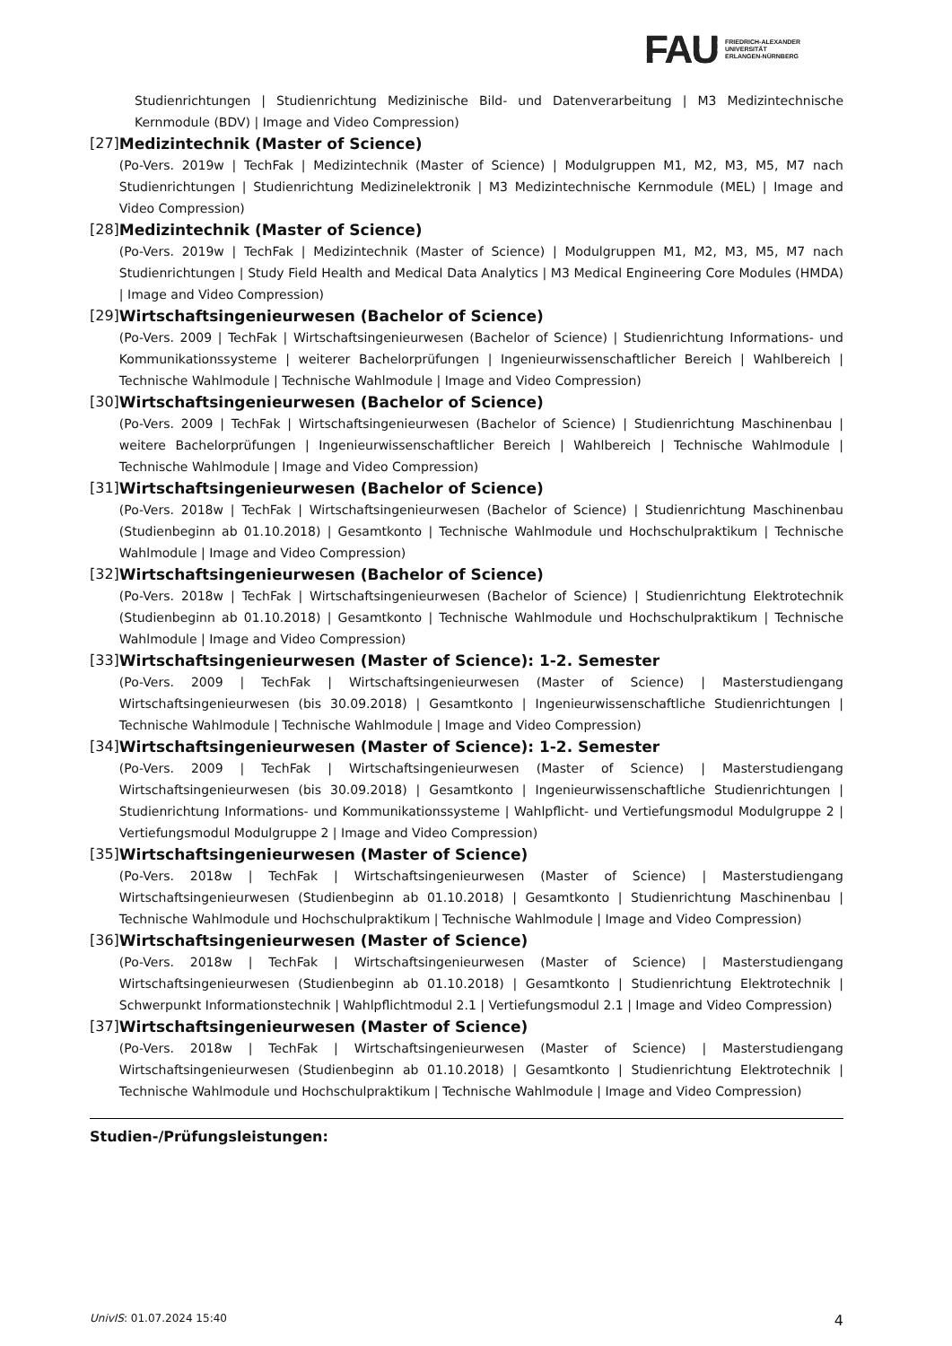FAU FRIEDRICH-ALEXANDER
UNIVERSITÄT
ERLANGEN-NÜRNBERG
Studienrichtungen | Studienrichtung Medizinische Bild- und Datenverarbeitung | M3 Medizintechnische Kernmodule (BDV) | Image and Video Compression)
[27] Medizintechnik (Master of Science)
(Po-Vers. 2019w | TechFak | Medizintechnik (Master of Science) | Modulgruppen M1, M2, M3, M5, M7 nach Studienrichtungen | Studienrichtung Medizinelektronik | M3 Medizintechnische Kernmodule (MEL) | Image and Video Compression)
[28] Medizintechnik (Master of Science)
(Po-Vers. 2019w | TechFak | Medizintechnik (Master of Science) | Modulgruppen M1, M2, M3, M5, M7 nach Studienrichtungen | Study Field Health and Medical Data Analytics | M3 Medical Engineering Core Modules (HMDA) | Image and Video Compression)
[29] Wirtschaftsingenieurwesen (Bachelor of Science)
(Po-Vers. 2009 | TechFak | Wirtschaftsingenieurwesen (Bachelor of Science) | Studienrichtung Informations- und Kommunikationssysteme | weiterer Bachelorprüfungen | Ingenieurwissenschaftlicher Bereich | Wahlbereich | Technische Wahlmodule | Technische Wahlmodule | Image and Video Compression)
[30] Wirtschaftsingenieurwesen (Bachelor of Science)
(Po-Vers. 2009 | TechFak | Wirtschaftsingenieurwesen (Bachelor of Science) | Studienrichtung Maschinenbau | weitere Bachelorprüfungen | Ingenieurwissenschaftlicher Bereich | Wahlbereich | Technische Wahlmodule | Technische Wahlmodule | Image and Video Compression)
[31] Wirtschaftsingenieurwesen (Bachelor of Science)
(Po-Vers. 2018w | TechFak | Wirtschaftsingenieurwesen (Bachelor of Science) | Studienrichtung Maschinenbau (Studienbeginn ab 01.10.2018) | Gesamtkonto | Technische Wahlmodule und Hochschulpraktikum | Technische Wahlmodule | Image and Video Compression)
[32] Wirtschaftsingenieurwesen (Bachelor of Science)
(Po-Vers. 2018w | TechFak | Wirtschaftsingenieurwesen (Bachelor of Science) | Studienrichtung Elektrotechnik (Studienbeginn ab 01.10.2018) | Gesamtkonto | Technische Wahlmodule und Hochschulpraktikum | Technische Wahlmodule | Image and Video Compression)
[33] Wirtschaftsingenieurwesen (Master of Science): 1-2. Semester
(Po-Vers. 2009 | TechFak | Wirtschaftsingenieurwesen (Master of Science) | Masterstudiengang Wirtschaftsingenieurwesen (bis 30.09.2018) | Gesamtkonto | Ingenieurwissenschaftliche Studienrichtungen | Technische Wahlmodule | Technische Wahlmodule | Image and Video Compression)
[34] Wirtschaftsingenieurwesen (Master of Science): 1-2. Semester
(Po-Vers. 2009 | TechFak | Wirtschaftsingenieurwesen (Master of Science) | Masterstudiengang Wirtschaftsingenieurwesen (bis 30.09.2018) | Gesamtkonto | Ingenieurwissenschaftliche Studienrichtungen | Studienrichtung Informations- und Kommunikationssysteme | Wahlpflicht- und Vertiefungsmodul Modulgruppe 2 | Vertiefungsmodul Modulgruppe 2 | Image and Video Compression)
[35] Wirtschaftsingenieurwesen (Master of Science)
(Po-Vers. 2018w | TechFak | Wirtschaftsingenieurwesen (Master of Science) | Masterstudiengang Wirtschaftsingenieurwesen (Studienbeginn ab 01.10.2018) | Gesamtkonto | Studienrichtung Maschinenbau | Technische Wahlmodule und Hochschulpraktikum | Technische Wahlmodule | Image and Video Compression)
[36] Wirtschaftsingenieurwesen (Master of Science)
(Po-Vers. 2018w | TechFak | Wirtschaftsingenieurwesen (Master of Science) | Masterstudiengang Wirtschaftsingenieurwesen (Studienbeginn ab 01.10.2018) | Gesamtkonto | Studienrichtung Elektrotechnik | Schwerpunkt Informationstechnik | Wahlpflichtmodul 2.1 | Vertiefungsmodul 2.1 | Image and Video Compression)
[37] Wirtschaftsingenieurwesen (Master of Science)
(Po-Vers. 2018w | TechFak | Wirtschaftsingenieurwesen (Master of Science) | Masterstudiengang Wirtschaftsingenieurwesen (Studienbeginn ab 01.10.2018) | Gesamtkonto | Studienrichtung Elektrotechnik | Technische Wahlmodule und Hochschulpraktikum | Technische Wahlmodule | Image and Video Compression)
Studien-/Prüfungsleistungen:
UnivIS: 01.07.2024 15:40 4